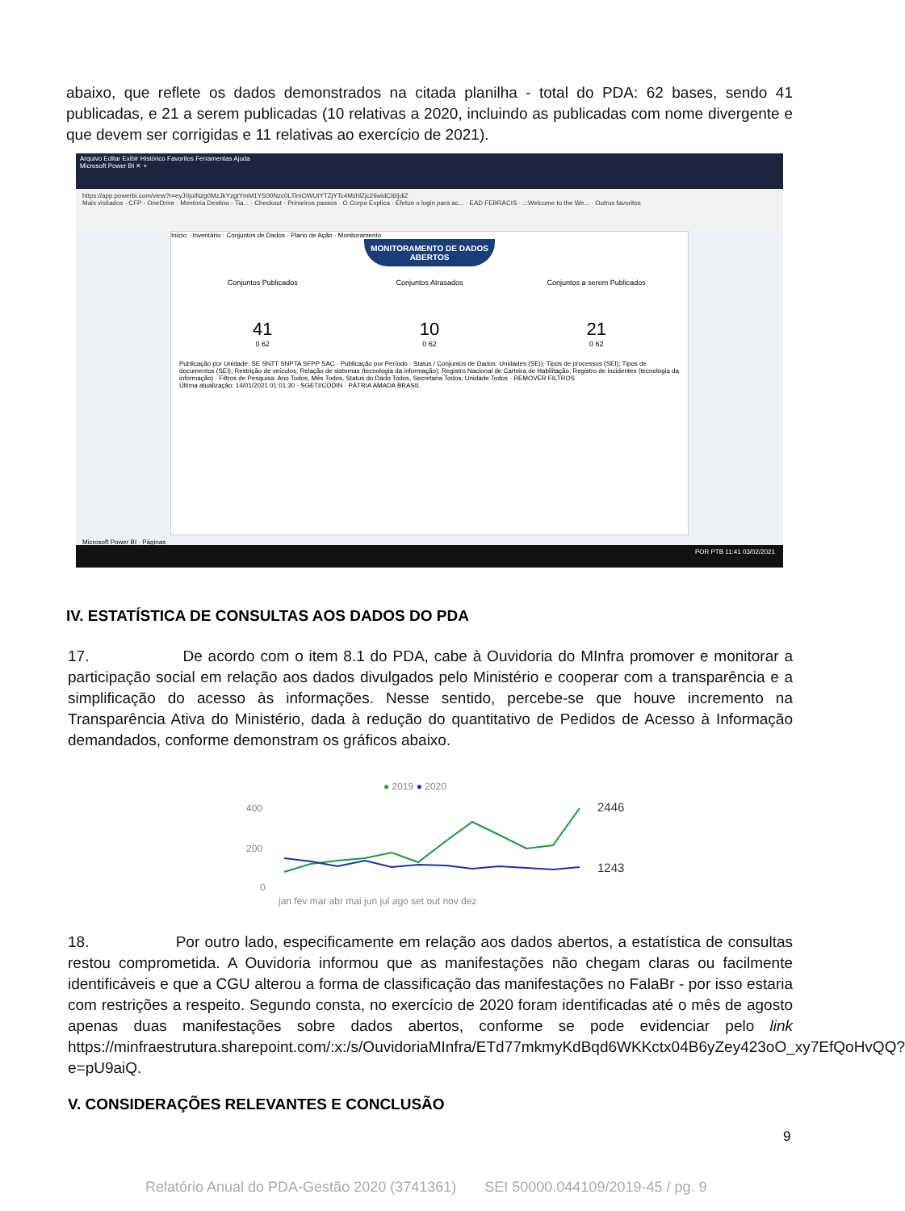abaixo, que reflete os dados demonstrados na citada planilha - total do PDA: 62 bases, sendo 41 publicadas, e 21 a serem publicadas (10 relativas a 2020, incluindo as publicadas com nome divergente e que devem ser corrigidas e 11 relativas ao exercício de 2021).
Arquivo Editar Exibir Histórico Favoritos Ferramentas Ajuda
Microsoft Power BI ✕ +
https://app.powerbi.com/view?r=eyJrIjoiNzg0MzJkYzgtYmM1YS00Nzc0LTlmOWUtYTZjYTc4MzhlZjc2IiwidCI6IjdiZ
Mais visitados · CFP - OneDrive · Mentoria Destino - Tia... · Checkout · Primeiros passos · O Corpo Explica · Efetue o login para ac... · EAD FEBRACIS · .::Welcome to the We... · Outros favoritos
Início · Inventário · Conjuntos de Dados · Plano de Ação · Monitoramento
MONITORAMENTO DE DADOS ABERTOS
Conjuntos Publicados
41
0 62
Conjuntos Atrasados
10
0 62
Conjuntos a serem Publicados
21
0 62
Publicação por Unidade: SE SNTT SNPTA SFPP SAC · Publicação por Período · Status / Conjuntos de Dados: Unidades (SEI); Tipos de processos (SEI); Tipos de documentos (SEI); Restrição de veículos; Relação de sistemas (tecnologia da informação); Registro Nacional de Carteira de Habilitação; Registro de incidentes (tecnologia da informação) · Filtros de Pesquisa: Ano Todos, Mês Todos, Status do Dado Todos, Secretaria Todos, Unidade Todos · REMOVER FILTROS
Última atualização: 14/01/2021 01:01:30 · SGETI/CODIN · PÁTRIA AMADA BRASIL
Microsoft Power BI · Páginas
POR PTB 11:41 03/02/2021
IV. ESTATÍSTICA DE CONSULTAS AOS DADOS DO PDA
17. De acordo com o item 8.1 do PDA, cabe à Ouvidoria do MInfra promover e monitorar a participação social em relação aos dados divulgados pelo Ministério e cooperar com a transparência e a simplificação do acesso às informações. Nesse sentido, percebe-se que houve incremento na Transparência Ativa do Ministério, dada à redução do quantitativo de Pedidos de Acesso à Informação demandados, conforme demonstram os gráficos abaixo.
● 2019 ● 2020
400
200
0
2446
1243
jan fev mar abr mai jun jul ago set out nov dez
18. Por outro lado, especificamente em relação aos dados abertos, a estatística de consultas restou comprometida. A Ouvidoria informou que as manifestações não chegam claras ou facilmente identificáveis e que a CGU alterou a forma de classificação das manifestações no FalaBr - por isso estaria com restrições a respeito. Segundo consta, no exercício de 2020 foram identificadas até o mês de agosto apenas duas manifestações sobre dados abertos, conforme se pode evidenciar pelo link https://minfraestrutura.sharepoint.com/:x:/s/OuvidoriaMInfra/ETd77mkmyKdBqd6WKKctx04B6yZey423oO_xy7EfQoHvQQ?e=pU9aiQ.
V. CONSIDERAÇÕES RELEVANTES E CONCLUSÃO
9
Relatório Anual do PDA-Gestão 2020 (3741361) SEI 50000.044109/2019-45 / pg. 9